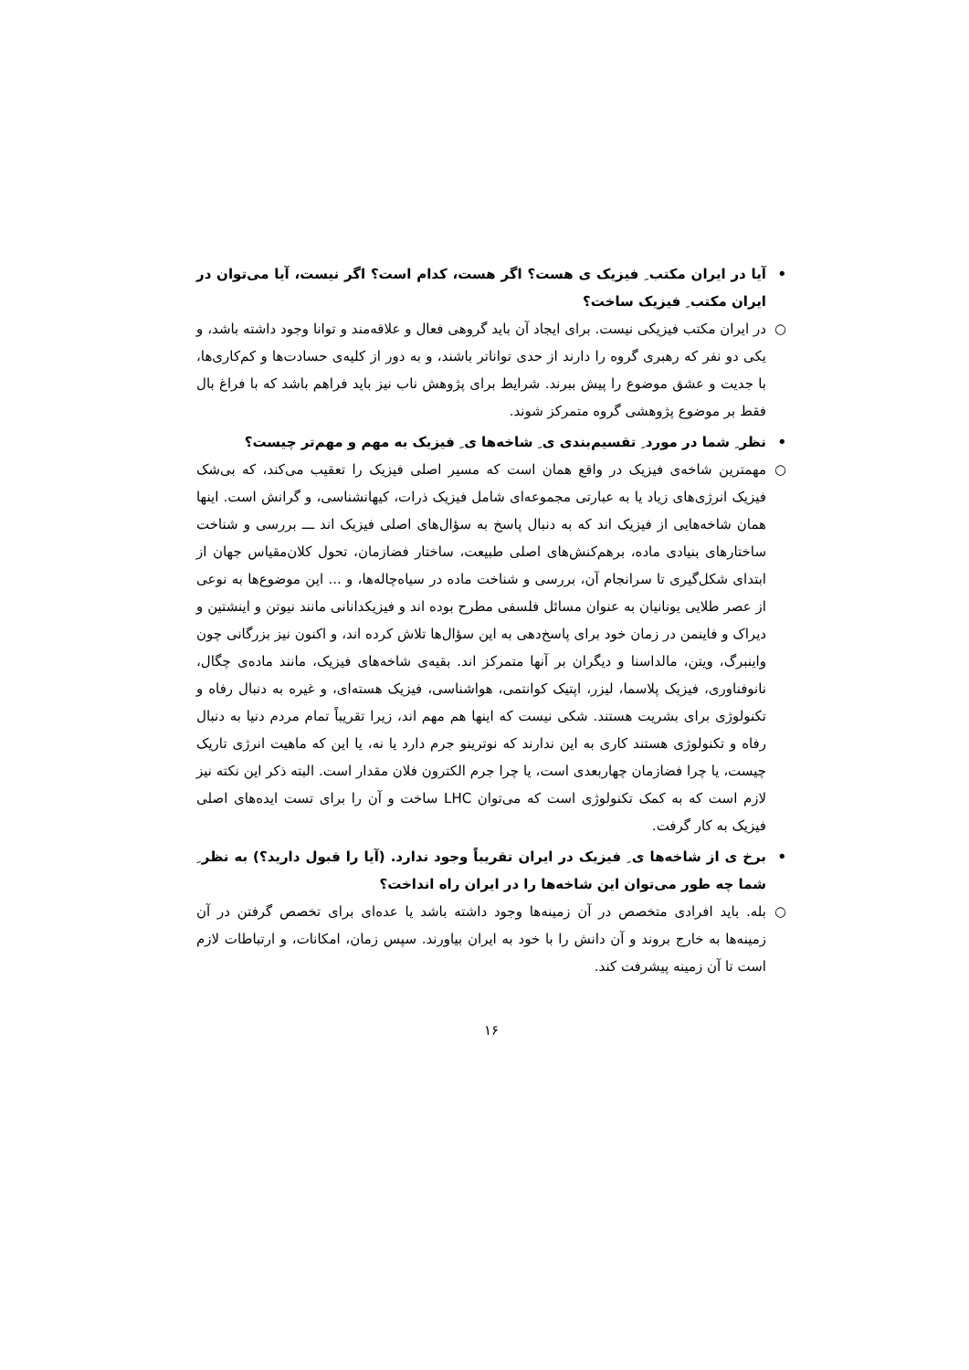•آیا در ایران مکتب ِ فیزیک ی هست؟ اگر هست، کدام است؟ اگر نیست، آیا می‌توان در ایران مکتب ِ فیزیک ساخت؟
○در ایران مکتب فیزیکی نیست. برای ایجاد آن باید گروهی فعال و علاقه‌مند و توانا وجود داشته باشد، و یکی دو نفر که رهبری گروه را دارند از حدی تواناتر باشند، و به دور از کلیه‌ی حسادت‌ها و کم‌کاری‌ها، با جدیت و عشق موضوع را پیش ببرند. شرایط برای پژوهش ناب نیز باید فراهم باشد که با فراغ بال فقط بر موضوع پژوهشی گروه متمرکز شوند.
•نظر ِ شما در مورد ِ تقسیم‌بندی ی ِ شاخه‌ها ی ِ فیزیک به مهم و مهم‌تر چیست؟
○مهمترین شاخه‌ی فیزیک در واقع همان است که مسیر اصلی فیزیک را تعقیب می‌کند، که بی‌شک فیزیک انرژی‌های زیاد یا به عبارتی مجموعه‌ای شامل فیزیک ذرات، کیهانشناسی، و گرانش است. اینها همان شاخه‌هایی از فیزیک اند که به دنبال پاسخ به سؤال‌های اصلی فیزیک اند ـــ بررسی و شناخت ساختارهای بنیادی ماده، برهم‌کنش‌های اصلی طبیعت، ساختار فضازمان، تحول کلان‌مقیاس جهان از ابتدای شکل‌گیری تا سرانجام آن، بررسی و شناخت ماده در سیاه‌چاله‌ها، و ... این موضوع‌ها به نوعی از عصر طلایی یونانیان به عنوان مسائل فلسفی مطرح بوده اند و فیزیکدانانی مانند نیوتن و اینشتین و دیراک و فاینمن در زمان خود برای پاسخ‌دهی به این سؤال‌ها تلاش کرده اند، و اکنون نیز بزرگانی چون واینبرگ، ویتن، مالداسنا و دیگران بر آنها متمرکز اند. بقیه‌ی شاخه‌های فیزیک، مانند ماده‌ی چگال، نانوفناوری، فیزیک پلاسما، لیزر، اپتیک کوانتمی، هواشناسی، فیزیک هسته‌ای، و غیره به دنبال رفاه و تکنولوژی برای بشریت هستند. شکی نیست که اینها هم مهم اند، زیرا تقریباً تمام مردم دنیا به دنبال رفاه و تکنولوژی هستند کاری به این ندارند که نوترینو جرم دارد یا نه، یا این که ماهیت انرژی تاریک چیست، یا چرا فضازمان چهاربعدی است، یا چرا جرم الکترون فلان مقدار است. البته ذکر این نکته نیز لازم است که به کمک تکنولوژی است که می‌توان LHC ساخت و آن را برای تست ایده‌های اصلی فیزیک به کار گرفت.
•برخ ی از شاخه‌ها ی ِ فیزیک در ایران تقریباً وجود ندارد. (آیا را قبول دارید؟) به نظر ِ شما چه طور می‌توان این شاخه‌ها را در ایران راه انداخت؟
○بله. باید افرادی متخصص در آن زمینه‌ها وجود داشته باشد یا عده‌ای برای تخصص گرفتن در آن زمینه‌ها به خارج بروند و آن دانش را با خود به ایران بیاورند. سپس زمان، امکانات، و ارتباطات لازم است تا آن زمینه پیشرفت کند.
۱۶